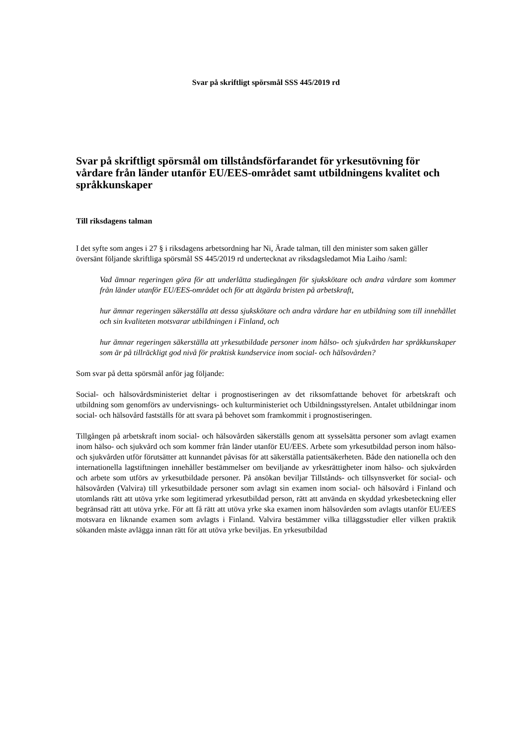Svar på skriftligt spörsmål SSS 445/2019 rd
Svar på skriftligt spörsmål om tillståndsförfarandet för yrkesutövning för vårdare från länder utanför EU/EES-området samt utbildningens kvalitet och språkkunskaper
Till riksdagens talman
I det syfte som anges i 27 § i riksdagens arbetsordning har Ni, Ärade talman, till den minister som saken gäller översänt följande skriftliga spörsmål SS 445/2019 rd undertecknat av riksdagsledamot Mia Laiho /saml:
Vad ämnar regeringen göra för att underlätta studiegången för sjukskötare och andra vårdare som kommer från länder utanför EU/EES-området och för att åtgärda bristen på arbetskraft,
hur ämnar regeringen säkerställa att dessa sjukskötare och andra vårdare har en utbildning som till innehållet och sin kvaliteten motsvarar utbildningen i Finland, och
hur ämnar regeringen säkerställa att yrkesutbildade personer inom hälso- och sjukvården har språkkunskaper som är på tillräckligt god nivå för praktisk kundservice inom social- och hälsovården?
Som svar på detta spörsmål anför jag följande:
Social- och hälsovårdsministeriet deltar i prognostiseringen av det riksomfattande behovet för arbetskraft och utbildning som genomförs av undervisnings- och kulturministeriet och Utbildningsstyrelsen. Antalet utbildningar inom social- och hälsovård fastställs för att svara på behovet som framkommit i prognostiseringen.
Tillgången på arbetskraft inom social- och hälsovården säkerställs genom att sysselsätta personer som avlagt examen inom hälso- och sjukvård och som kommer från länder utanför EU/EES. Arbete som yrkesutbildad person inom hälso- och sjukvården utför förutsätter att kunnandet påvisas för att säkerställa patientsäkerheten. Både den nationella och den internationella lagstiftningen innehåller bestämmelser om beviljande av yrkesrättigheter inom hälso- och sjukvården och arbete som utförs av yrkesutbildade personer. På ansökan beviljar Tillstånds- och tillsynsverket för social- och hälsovården (Valvira) till yrkesutbildade personer som avlagt sin examen inom social- och hälsovård i Finland och utomlands rätt att utöva yrke som legitimerad yrkesutbildad person, rätt att använda en skyddad yrkesbeteckning eller begränsad rätt att utöva yrke. För att få rätt att utöva yrke ska examen inom hälsovården som avlagts utanför EU/EES motsvara en liknande examen som avlagts i Finland. Valvira bestämmer vilka tilläggsstudier eller vilken praktik sökanden måste avlägga innan rätt för att utöva yrke beviljas. En yrkesutbildad